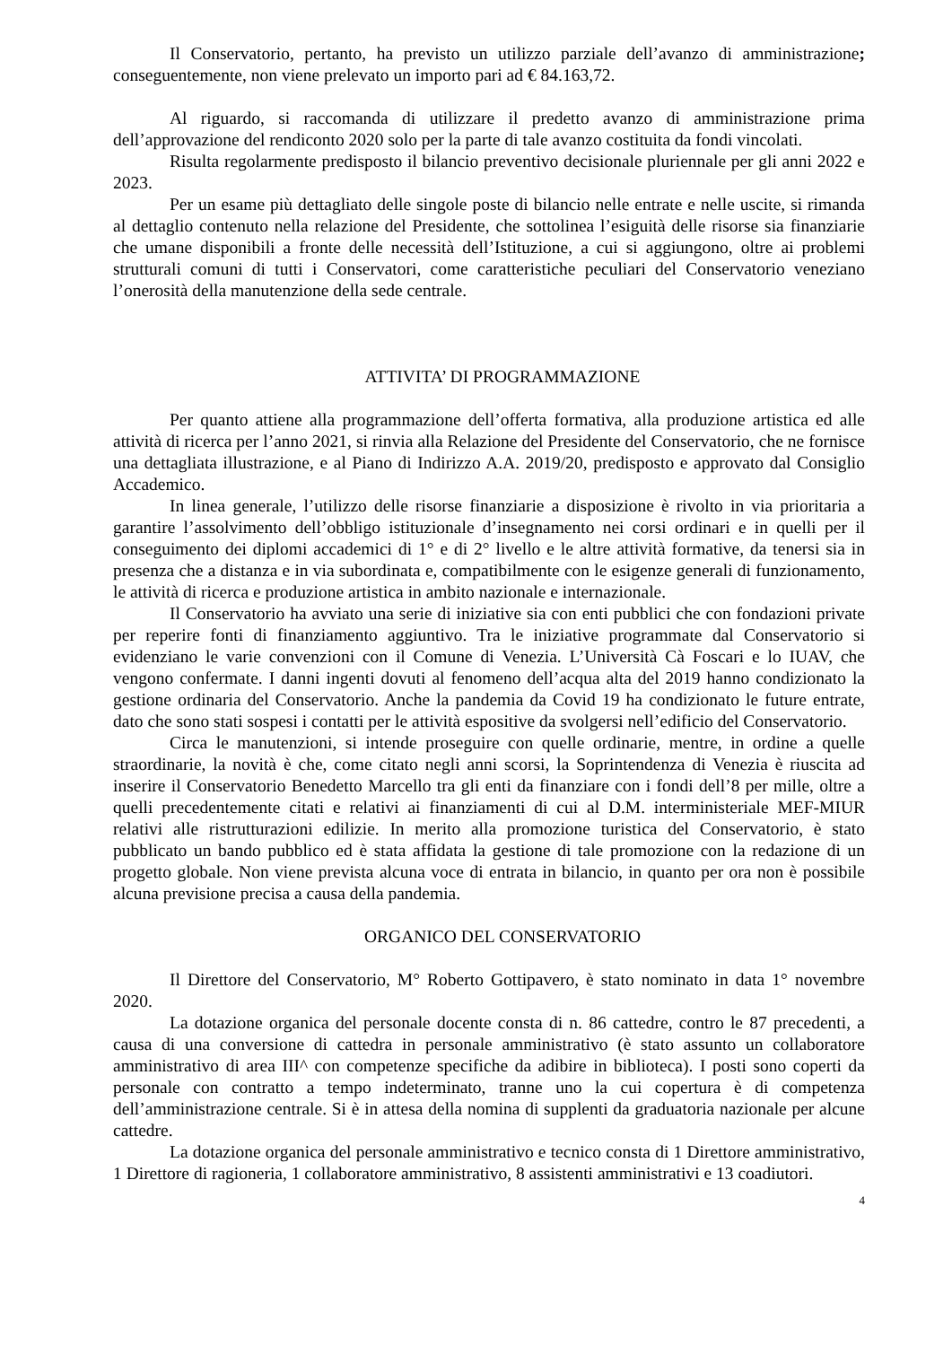Il Conservatorio, pertanto, ha previsto un utilizzo parziale dell’avanzo di amministrazione; conseguentemente, non viene prelevato un importo pari ad € 84.163,72.
Al riguardo, si raccomanda di utilizzare il predetto avanzo di amministrazione prima dell’approvazione del rendiconto 2020 solo per la parte di tale avanzo costituita da fondi vincolati.
Risulta regolarmente predisposto il bilancio preventivo decisionale pluriennale per gli anni 2022 e 2023.
Per un esame più dettagliato delle singole poste di bilancio nelle entrate e nelle uscite, si rimanda al dettaglio contenuto nella relazione del Presidente, che sottolinea l’esiguità delle risorse sia finanziarie che umane disponibili a fronte delle necessità dell’Istituzione, a cui si aggiungono, oltre ai problemi strutturali comuni di tutti i Conservatori, come caratteristiche peculiari del Conservatorio veneziano l’onerosità della manutenzione della sede centrale.
ATTIVITA’ DI PROGRAMMAZIONE
Per quanto attiene alla programmazione dell’offerta formativa, alla produzione artistica ed alle attività di ricerca per l’anno 2021, si rinvia alla Relazione del Presidente del Conservatorio, che ne fornisce una dettagliata illustrazione, e al Piano di Indirizzo A.A. 2019/20, predisposto e approvato dal Consiglio Accademico.
In linea generale, l’utilizzo delle risorse finanziarie a disposizione è rivolto in via prioritaria a garantire l’assolvimento dell’obbligo istituzionale d’insegnamento nei corsi ordinari e in quelli per il conseguimento dei diplomi accademici di 1° e di 2° livello e le altre attività formative, da tenersi sia in presenza che a distanza e in via subordinata e, compatibilmente con le esigenze generali di funzionamento, le attività di ricerca e produzione artistica in ambito nazionale e internazionale.
Il Conservatorio ha avviato una serie di iniziative sia con enti pubblici che con fondazioni private per reperire fonti di finanziamento aggiuntivo. Tra le iniziative programmate dal Conservatorio si evidenziano le varie convenzioni con il Comune di Venezia. L’Università Cà Foscari e lo IUAV, che vengono confermate. I danni ingenti dovuti al fenomeno dell’acqua alta del 2019 hanno condizionato la gestione ordinaria del Conservatorio. Anche la pandemia da Covid 19 ha condizionato le future entrate, dato che sono stati sospesi i contatti per le attività espositive da svolgersi nell’edificio del Conservatorio.
Circa le manutenzioni, si intende proseguire con quelle ordinarie, mentre, in ordine a quelle straordinarie, la novità è che, come citato negli anni scorsi, la Soprintendenza di Venezia è riuscita ad inserire il Conservatorio Benedetto Marcello tra gli enti da finanziare con i fondi dell’8 per mille, oltre a quelli precedentemente citati e relativi ai finanziamenti di cui al D.M. interministeriale MEF-MIUR relativi alle ristrutturazioni edilizie. In merito alla promozione turistica del Conservatorio, è stato pubblicato un bando pubblico ed è stata affidata la gestione di tale promozione con la redazione di un progetto globale. Non viene prevista alcuna voce di entrata in bilancio, in quanto per ora non è possibile alcuna previsione precisa a causa della pandemia.
ORGANICO DEL CONSERVATORIO
Il Direttore del Conservatorio, M° Roberto Gottipavero, è stato nominato in data 1° novembre 2020.
La dotazione organica del personale docente consta di n. 86 cattedre, contro le 87 precedenti, a causa di una conversione di cattedra in personale amministrativo (è stato assunto un collaboratore amministrativo di area III^ con competenze specifiche da adibire in biblioteca). I posti sono coperti da personale con contratto a tempo indeterminato, tranne uno la cui copertura è di competenza dell’amministrazione centrale. Si è in attesa della nomina di supplenti da graduatoria nazionale per alcune cattedre.
La dotazione organica del personale amministrativo e tecnico consta di 1 Direttore amministrativo, 1 Direttore di ragioneria, 1 collaboratore amministrativo, 8 assistenti amministrativi e 13 coadiutori.
4